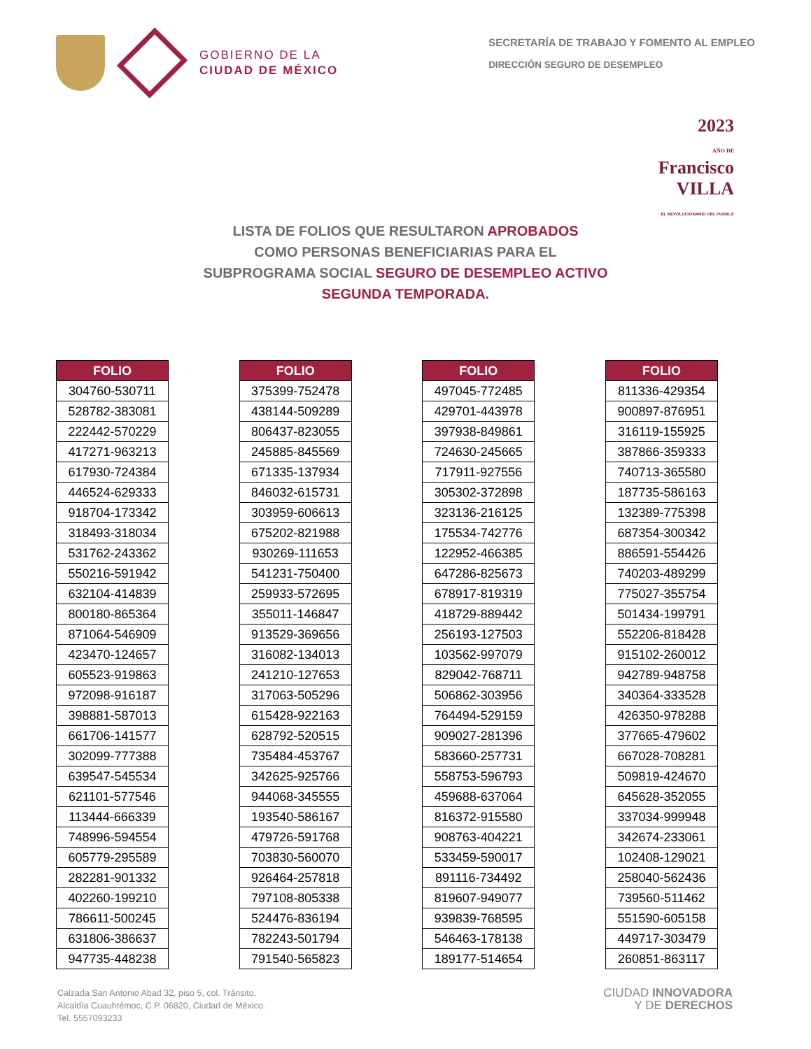GOBIERNO DE LA
CIUDAD DE MÉXICO
SECRETARÍA DE TRABAJO Y FOMENTO AL EMPLEO
DIRECCIÓN SEGURO DE DESEMPLEO
2023
AÑO DE
Francisco
VILLA
EL REVOLUCIONARIO DEL PUEBLO
LISTA DE FOLIOS QUE RESULTARON APROBADOS
COMO PERSONAS BENEFICIARIAS PARA EL
SUBPROGRAMA SOCIAL SEGURO DE DESEMPLEO ACTIVO
SEGUNDA TEMPORADA.
| FOLIO |
| --- |
| 304760-530711 |
| 528782-383081 |
| 222442-570229 |
| 417271-963213 |
| 617930-724384 |
| 446524-629333 |
| 918704-173342 |
| 318493-318034 |
| 531762-243362 |
| 550216-591942 |
| 632104-414839 |
| 800180-865364 |
| 871064-546909 |
| 423470-124657 |
| 605523-919863 |
| 972098-916187 |
| 398881-587013 |
| 661706-141577 |
| 302099-777388 |
| 639547-545534 |
| 621101-577546 |
| 113444-666339 |
| 748996-594554 |
| 605779-295589 |
| 282281-901332 |
| 402260-199210 |
| 786611-500245 |
| 631806-386637 |
| 947735-448238 |
| FOLIO |
| --- |
| 375399-752478 |
| 438144-509289 |
| 806437-823055 |
| 245885-845569 |
| 671335-137934 |
| 846032-615731 |
| 303959-606613 |
| 675202-821988 |
| 930269-111653 |
| 541231-750400 |
| 259933-572695 |
| 355011-146847 |
| 913529-369656 |
| 316082-134013 |
| 241210-127653 |
| 317063-505296 |
| 615428-922163 |
| 628792-520515 |
| 735484-453767 |
| 342625-925766 |
| 944068-345555 |
| 193540-586167 |
| 479726-591768 |
| 703830-560070 |
| 926464-257818 |
| 797108-805338 |
| 524476-836194 |
| 782243-501794 |
| 791540-565823 |
| FOLIO |
| --- |
| 497045-772485 |
| 429701-443978 |
| 397938-849861 |
| 724630-245665 |
| 717911-927556 |
| 305302-372898 |
| 323136-216125 |
| 175534-742776 |
| 122952-466385 |
| 647286-825673 |
| 678917-819319 |
| 418729-889442 |
| 256193-127503 |
| 103562-997079 |
| 829042-768711 |
| 506862-303956 |
| 764494-529159 |
| 909027-281396 |
| 583660-257731 |
| 558753-596793 |
| 459688-637064 |
| 816372-915580 |
| 908763-404221 |
| 533459-590017 |
| 891116-734492 |
| 819607-949077 |
| 939839-768595 |
| 546463-178138 |
| 189177-514654 |
| FOLIO |
| --- |
| 811336-429354 |
| 900897-876951 |
| 316119-155925 |
| 387866-359333 |
| 740713-365580 |
| 187735-586163 |
| 132389-775398 |
| 687354-300342 |
| 886591-554426 |
| 740203-489299 |
| 775027-355754 |
| 501434-199791 |
| 552206-818428 |
| 915102-260012 |
| 942789-948758 |
| 340364-333528 |
| 426350-978288 |
| 377665-479602 |
| 667028-708281 |
| 509819-424670 |
| 645628-352055 |
| 337034-999948 |
| 342674-233061 |
| 102408-129021 |
| 258040-562436 |
| 739560-511462 |
| 551590-605158 |
| 449717-303479 |
| 260851-863117 |
Calzada San Antonio Abad 32, piso 5, col. Tránsito,
Alcaldía Cuauhtémoc, C.P. 06820, Ciudad de México.
Tel. 5557093233
CIUDAD INNOVADORA
Y DE DERECHOS